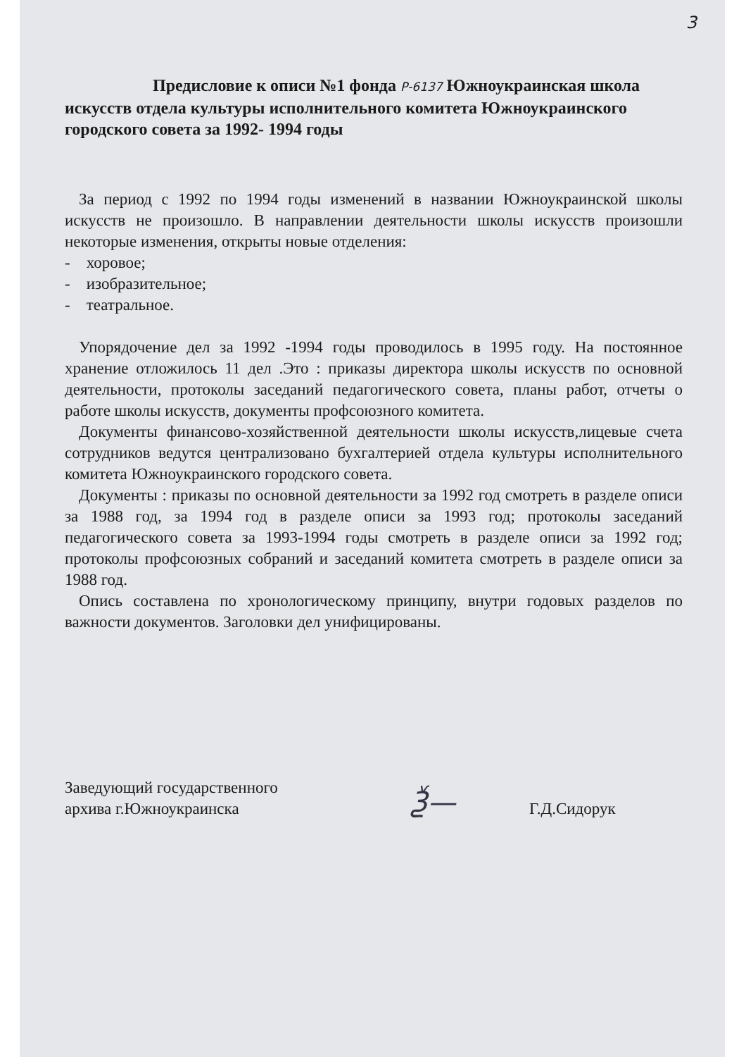3
Предисловие к описи №1 фонда Р-6137 Южноукраинская школа искусств отдела культуры исполнительного комитета Южноукраинского городского совета за 1992- 1994 годы
За период с 1992 по 1994 годы изменений в названии Южноукраинской школы искусств не произошло. В направлении деятельности школы искусств произошли некоторые изменения, открыты новые отделения:
- хоровое;
- изобразительное;
- театральное.
Упорядочение дел за 1992 -1994 годы проводилось в 1995 году. На постоянное хранение отложилось 11 дел .Это : приказы директора школы искусств по основной деятельности, протоколы заседаний педагогического совета, планы работ, отчеты о работе школы искусств, документы профсоюзного комитета.
Документы финансово-хозяйственной деятельности школы искусств,лицевые счета сотрудников ведутся централизовано бухгалтерией отдела культуры исполнительного комитета Южноукраинского городского совета.
Документы : приказы по основной деятельности за 1992 год смотреть в разделе описи за 1988 год, за 1994 год в разделе описи за 1993 год; протоколы заседаний педагогического совета за 1993-1994 годы смотреть в разделе описи за 1992 год; протоколы профсоюзных собраний и заседаний комитета смотреть в разделе описи за 1988 год.
Опись составлена по хронологическому принципу, внутри годовых разделов по важности документов. Заголовки дел унифицированы.
Заведующий государственного
архива г.Южноукраинска
Ѯ—
Г.Д.Сидорук